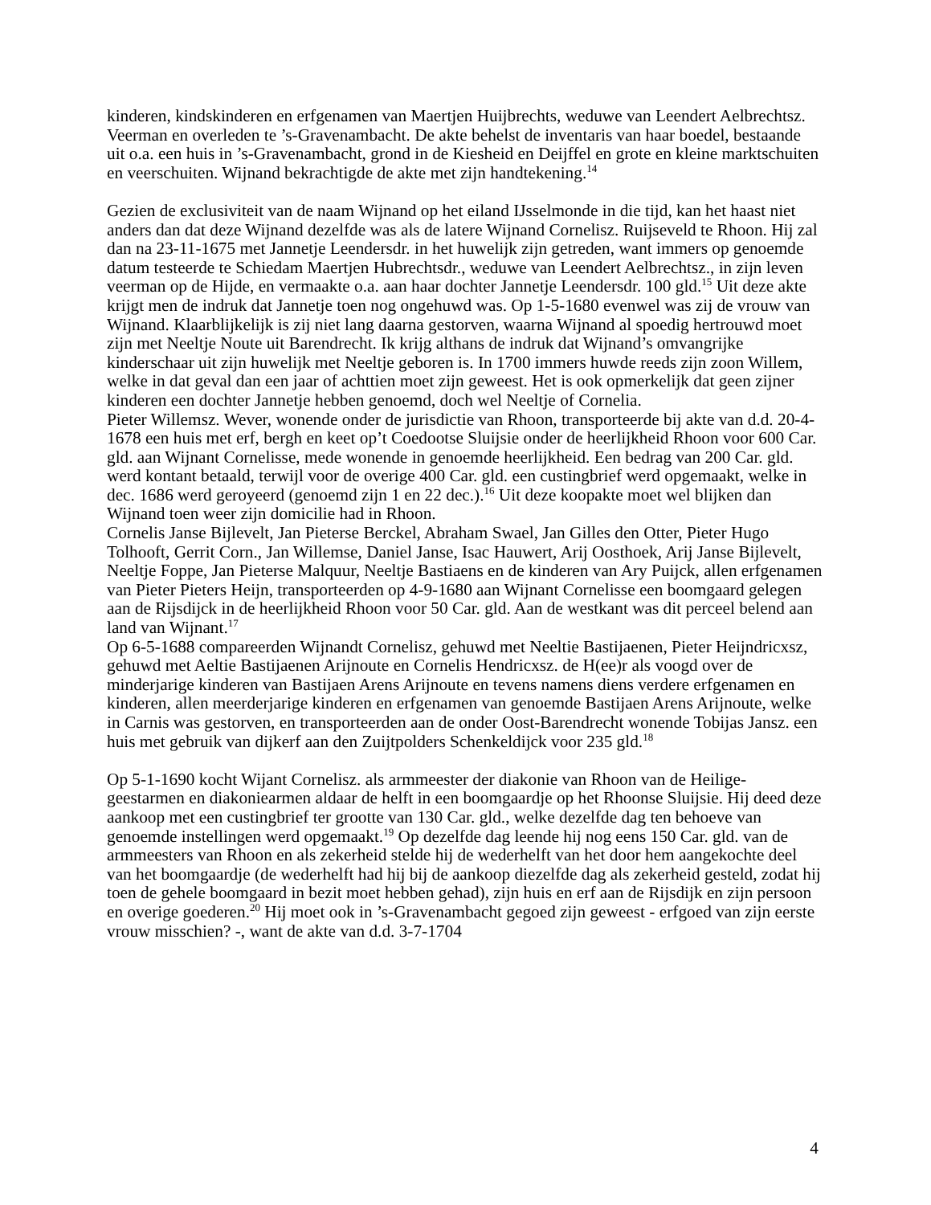kinderen, kindskinderen en erfgenamen van Maertjen Huijbrechts, weduwe van Leendert Aelbrechtsz. Veerman en overleden te ’s-Gravenambacht. De akte behelst de inventaris van haar boedel, bestaande uit o.a. een huis in ’s-Gravenambacht, grond in de Kiesheid en Deijffel en grote en kleine marktschuiten en veerschuiten. Wijnand bekrachtigde de akte met zijn handtekening.<sup>14</sup>
Gezien de exclusiviteit van de naam Wijnand op het eiland IJsselmonde in die tijd, kan het haast niet anders dan dat deze Wijnand dezelfde was als de latere Wijnand Cornelisz. Ruijseveld te Rhoon. Hij zal dan na 23-11-1675 met Jannetje Leendersdr. in het huwelijk zijn getreden, want immers op genoemde datum testeerde te Schiedam Maertjen Hubrechtsdr., weduwe van Leendert Aelbrechtsz., in zijn leven veerman op de Hijde, en vermaakte o.a. aan haar dochter Jannetje Leendersdr. 100 gld.<sup>15</sup> Uit deze akte krijgt men de indruk dat Jannetje toen nog ongehuwd was. Op 1-5-1680 evenwel was zij de vrouw van Wijnand. Klaarblijkelijk is zij niet lang daarna gestorven, waarna Wijnand al spoedig hertrouwd moet zijn met Neeltje Noute uit Barendrecht. Ik krijg althans de indruk dat Wijnand’s omvangrijke kinderschaar uit zijn huwelijk met Neeltje geboren is. In 1700 immers huwde reeds zijn zoon Willem, welke in dat geval dan een jaar of achttien moet zijn geweest. Het is ook opmerkelijk dat geen zijner kinderen een dochter Jannetje hebben genoemd, doch wel Neeltje of Cornelia.
Pieter Willemsz. Wever, wonende onder de jurisdictie van Rhoon, transporteerde bij akte van d.d. 20-4-1678 een huis met erf, bergh en keet op’t Coedootse Sluijsie onder de heerlijkheid Rhoon voor 600 Car. gld. aan Wijnant Cornelisse, mede wonende in genoemde heerlijkheid. Een bedrag van 200 Car. gld. werd kontant betaald, terwijl voor de overige 400 Car. gld. een custingbrief werd opgemaakt, welke in dec. 1686 werd geroyeerd (genoemd zijn 1 en 22 dec.).<sup>16</sup> Uit deze koopakte moet wel blijken dan Wijnand toen weer zijn domicilie had in Rhoon.
Cornelis Janse Bijlevelt, Jan Pieterse Berckel, Abraham Swael, Jan Gilles den Otter, Pieter Hugo Tolhooft, Gerrit Corn., Jan Willemse, Daniel Janse, Isac Hauwert, Arij Oosthoek, Arij Janse Bijlevelt, Neeltje Foppe, Jan Pieterse Malquur, Neeltje Bastiaens en de kinderen van Ary Puijck, allen erfgenamen van Pieter Pieters Heijn, transporteerden op 4-9-1680 aan Wijnant Cornelisse een boomgaard gelegen aan de Rijsdijck in de heerlijkheid Rhoon voor 50 Car. gld. Aan de westkant was dit perceel belend aan land van Wijnant.<sup>17</sup>
Op 6-5-1688 compareerden Wijnandt Cornelisz, gehuwd met Neeltie Bastijaenen, Pieter Heijndricxsz, gehuwd met Aeltie Bastijaenen Arijnoute en Cornelis Hendricxsz. de H(ee)r als voogd over de minderjarige kinderen van Bastijaen Arens Arijnoute en tevens namens diens verdere erfgenamen en kinderen, allen meerderjarige kinderen en erfgenamen van genoemde Bastijaen Arens Arijnoute, welke in Carnis was gestorven, en transporteerden aan de onder Oost-Barendrecht wonende Tobijas Jansz. een huis met gebruik van dijkerf aan den Zuijtpolders Schenkeldijck voor 235 gld.<sup>18</sup>
Op 5-1-1690 kocht Wijant Cornelisz. als armmeester der diakonie van Rhoon van de Heilige-geestarmen en diakoniearmen aldaar de helft in een boomgaardje op het Rhoonse Sluijsie. Hij deed deze aankoop met een custingbrief ter grootte van 130 Car. gld., welke dezelfde dag ten behoeve van genoemde instellingen werd opgemaakt.<sup>19</sup> Op dezelfde dag leende hij nog eens 150 Car. gld. van de armmeesters van Rhoon en als zekerheid stelde hij de wederhelft van het door hem aangekochte deel van het boomgaardje (de wederhelft had hij bij de aankoop diezelfde dag als zekerheid gesteld, zodat hij toen de gehele boomgaard in bezit moet hebben gehad), zijn huis en erf aan de Rijsdijk en zijn persoon en overige goederen.<sup>20</sup> Hij moet ook in ’s-Gravenambacht gegoed zijn geweest - erfgoed van zijn eerste vrouw misschien? -, want de akte van d.d. 3-7-1704
4